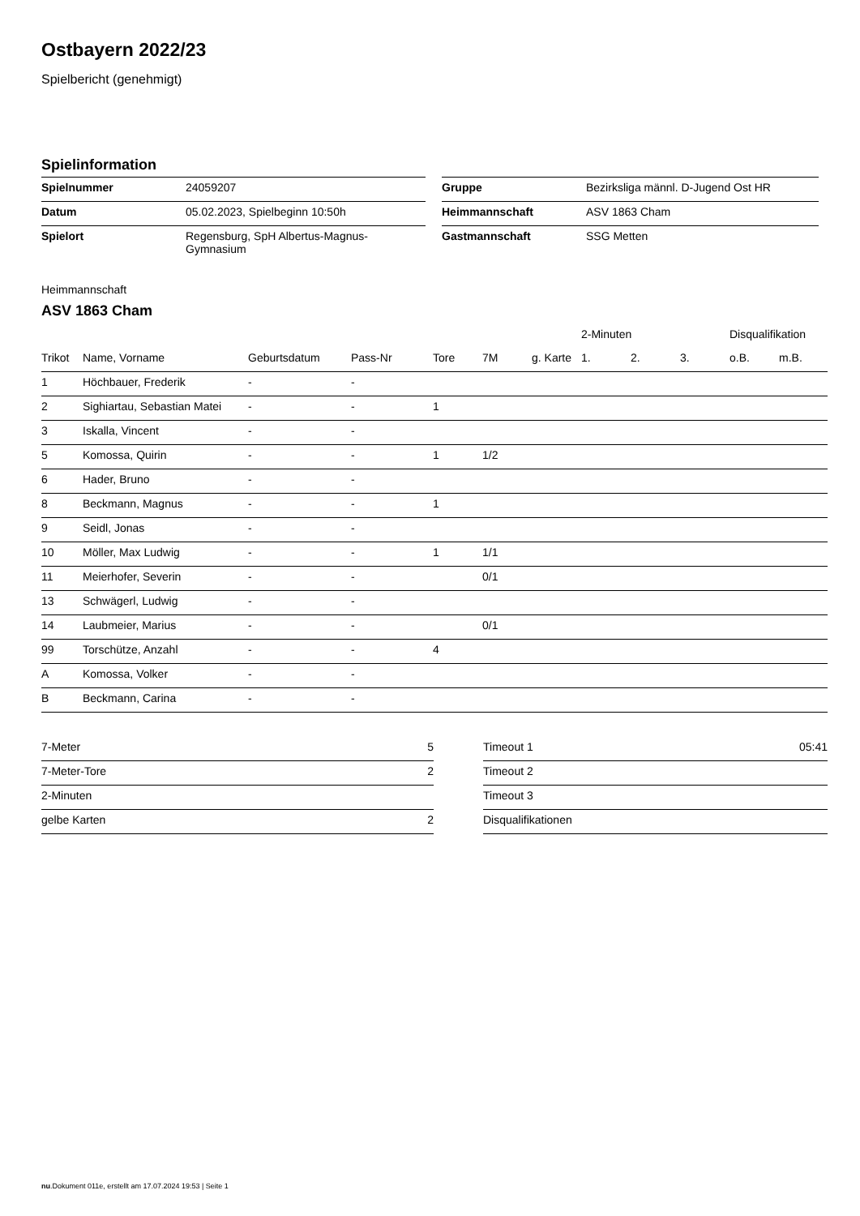Ostbayern 2022/23
Spielbericht (genehmigt)
Spielinformation
| Spielnummer | 24059207 | | Gruppe | Bezirksliga männl. D-Jugend Ost HR |
| Datum | 05.02.2023, Spielbeginn 10:50h | | Heimmannschaft | ASV 1863 Cham |
| Spielort | Regensburg, SpH Albertus-Magnus- Gymnasium | | Gastmannschaft | SSG Metten |
Heimmannschaft
ASV 1863 Cham
| | | | | | | | 2-Minuten | | | Disqualifikation | |
| --- | --- | --- | --- | --- | --- | --- | --- | --- | --- | --- | --- |
| Trikot | Name, Vorname | Geburtsdatum | Pass-Nr | Tore | 7M | g. Karte | 1. | 2. | 3. | o.B. | m.B. |
| 1 | Höchbauer, Frederik | - | - | | | | | | | | |
| 2 | Sighiartau, Sebastian Matei | - | - | 1 | | | | | | | |
| 3 | Iskalla, Vincent | - | - | | | | | | | | |
| 5 | Komossa, Quirin | - | - | 1 | 1/2 | | | | | | |
| 6 | Hader, Bruno | - | - | | | | | | | | |
| 8 | Beckmann, Magnus | - | - | 1 | | | | | | | |
| 9 | Seidl, Jonas | - | - | | | | | | | | |
| 10 | Möller, Max Ludwig | - | - | 1 | 1/1 | | | | | | |
| 11 | Meierhofer, Severin | - | - | | 0/1 | | | | | | |
| 13 | Schwägerl, Ludwig | - | - | | | | | | | | |
| 14 | Laubmeier, Marius | - | - | | 0/1 | | | | | | |
| 99 | Torschütze, Anzahl | - | - | 4 | | | | | | | |
| A | Komossa, Volker | - | - | | | | | | | | |
| B | Beckmann, Carina | - | - | | | | | | | | |
| 7-Meter | 5 |
| 7-Meter-Tore | 2 |
| 2-Minuten | |
| gelbe Karten | 2 |
| Timeout 1 | 05:41 |
| Timeout 2 | |
| Timeout 3 | |
| Disqualifikationen | |
nu.Dokument 011e, erstellt am 17.07.2024 19:53 | Seite 1